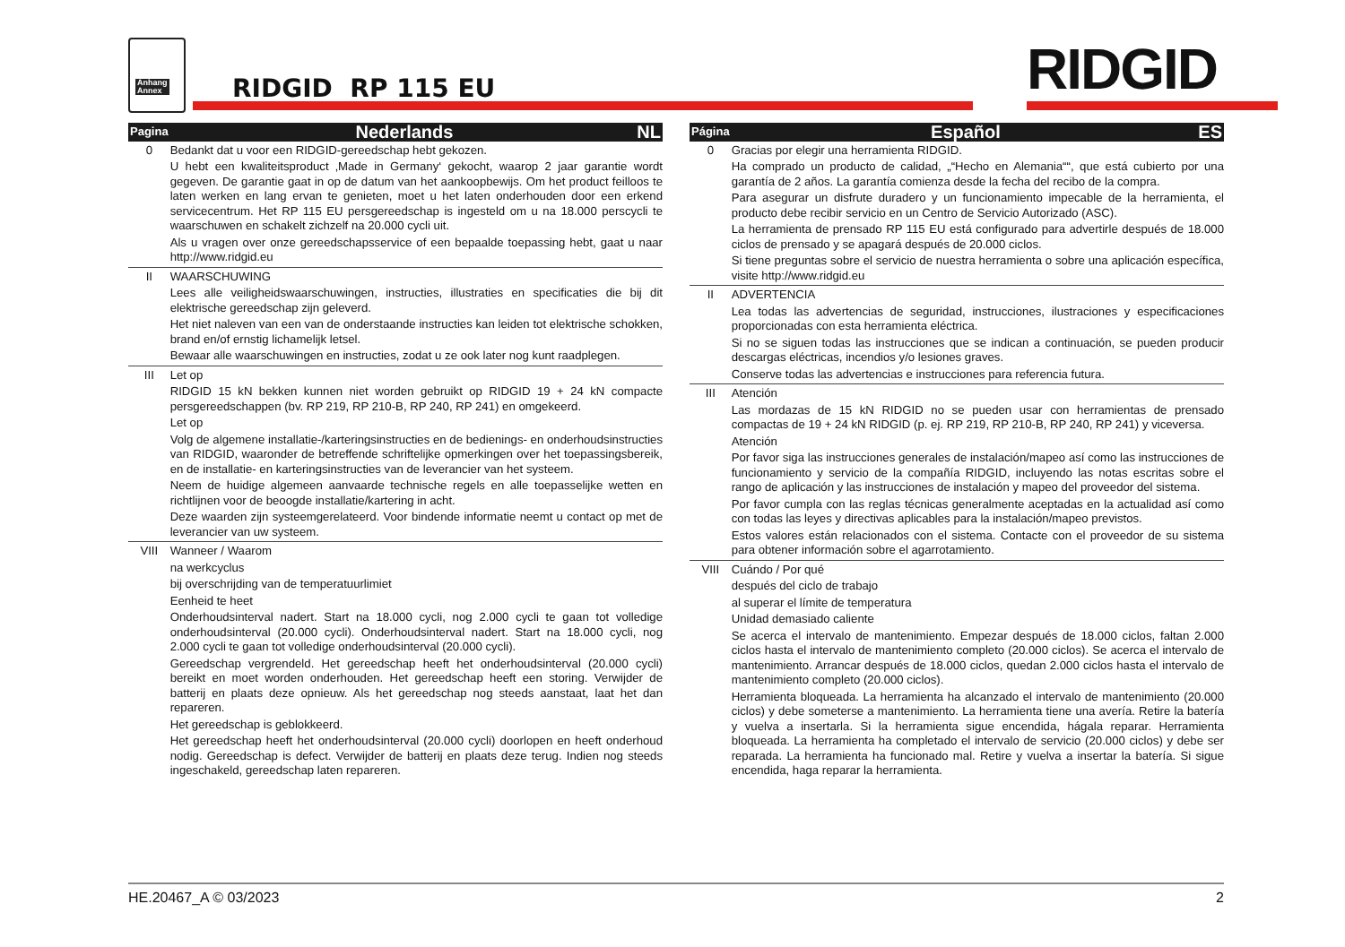Anhang
Annex
RIDGID RP 115 EU RIDGID
| Pagina | Nederlands NL |
| --- | --- |
| 0 | Bedankt dat u voor een RIDGID-gereedschap hebt gekozen. U hebt een kwaliteitsproduct ‚Made in Germany‘ gekocht, waarop 2 jaar garantie wordt gegeven. De garantie gaat in op de datum van het aankoopbewijs. Om het product feilloos te laten werken en lang ervan te genieten, moet u het laten onderhouden door een erkend servicecentrum. Het RP 115 EU persgereedschap is ingesteld om u na 18.000 perscycli te waarschuwen en schakelt zichzelf na 20.000 cycli uit. Als u vragen over onze gereedschapsservice of een bepaalde toepassing hebt, gaat u naar http://www.ridgid.eu |
| II | WAARSCHUWING Lees alle veiligheidswaarschuwingen, instructies, illustraties en specificaties die bij dit elektrische gereedschap zijn geleverd. Het niet naleven van een van de onderstaande instructies kan leiden tot elektrische schokken, brand en/of ernstig lichamelijk letsel. Bewaar alle waarschuwingen en instructies, zodat u ze ook later nog kunt raadplegen. |
| III | Let op RIDGID 15 kN bekken kunnen niet worden gebruikt op RIDGID 19 + 24 kN compacte persgereedschappen (bv. RP 219, RP 210-B, RP 240, RP 241) en omgekeerd. Let op Volg de algemene installatie-/karteringsinstructies en de bedienings- en onderhoudsinstructies van RIDGID, waaronder de betreffende schriftelijke opmerkingen over het toepassingsbereik, en de installatie- en karteringsinstructies van de leverancier van het systeem. Neem de huidige algemeen aanvaarde technische regels en alle toepasselijke wetten en richtlijnen voor de beoogde installatie/kartering in acht. Deze waarden zijn systeemgerelateerd. Voor bindende informatie neemt u contact op met de leverancier van uw systeem. |
| VIII | Wanneer / Waarom na werkcyclus bij overschrijding van de temperatuurlimiet Eenheid te heet Onderhoudsinterval nadert. Start na 18.000 cycli, nog 2.000 cycli te gaan tot volledige onderhoudsinterval (20.000 cycli). Onderhoudsinterval nadert. Start na 18.000 cycli, nog 2.000 cycli te gaan tot volledige onderhoudsinterval (20.000 cycli). Gereedschap vergrendeld. Het gereedschap heeft het onderhoudsinterval (20.000 cycli) bereikt en moet worden onderhouden. Het gereedschap heeft een storing. Verwijder de batterij en plaats deze opnieuw. Als het gereedschap nog steeds aanstaat, laat het dan repareren. Het gereedschap is geblokkeerd. Het gereedschap heeft het onderhoudsinterval (20.000 cycli) doorlopen en heeft onderhoud nodig. Gereedschap is defect. Verwijder de batterij en plaats deze terug. Indien nog steeds ingeschakeld, gereedschap laten repareren. |
| Página | Español ES |
| --- | --- |
| 0 | Gracias por elegir una herramienta RIDGID. Ha comprado un producto de calidad, „“Hecho en Alemania““, que está cubierto por una garantía de 2 años. La garantía comienza desde la fecha del recibo de la compra. Para asegurar un disfrute duradero y un funcionamiento impecable de la herramienta, el producto debe recibir servicio en un Centro de Servicio Autorizado (ASC). La herramienta de prensado RP 115 EU está configurado para advertirle después de 18.000 ciclos de prensado y se apagará después de 20.000 ciclos. Si tiene preguntas sobre el servicio de nuestra herramienta o sobre una aplicación específica, visite http://www.ridgid.eu |
| II | ADVERTENCIA Lea todas las advertencias de seguridad, instrucciones, ilustraciones y especificaciones proporcionadas con esta herramienta eléctrica. Si no se siguen todas las instrucciones que se indican a continuación, se pueden producir descargas eléctricas, incendios y/o lesiones graves. Conserve todas las advertencias e instrucciones para referencia futura. |
| III | Atención Las mordazas de 15 kN RIDGID no se pueden usar con herramientas de prensado compactas de 19 + 24 kN RIDGID (p. ej. RP 219, RP 210-B, RP 240, RP 241) y viceversa. Atención Por favor siga las instrucciones generales de instalación/mapeo así como las instrucciones de funcionamiento y servicio de la compañía RIDGID, incluyendo las notas escritas sobre el rango de aplicación y las instrucciones de instalación y mapeo del proveedor del sistema. Por favor cumpla con las reglas técnicas generalmente aceptadas en la actualidad así como con todas las leyes y directivas aplicables para la instalación/mapeo previstos. Estos valores están relacionados con el sistema. Contacte con el proveedor de su sistema para obtener información sobre el agarrotamiento. |
| VIII | Cuándo / Por qué después del ciclo de trabajo al superar el límite de temperatura Unidad demasiado caliente Se acerca el intervalo de mantenimiento. Empezar después de 18.000 ciclos, faltan 2.000 ciclos hasta el intervalo de mantenimiento completo (20.000 ciclos). Se acerca el intervalo de mantenimiento. Arrancar después de 18.000 ciclos, quedan 2.000 ciclos hasta el intervalo de mantenimiento completo (20.000 ciclos). Herramienta bloqueada. La herramienta ha alcanzado el intervalo de mantenimiento (20.000 ciclos) y debe someterse a mantenimiento. La herramienta tiene una avería. Retire la batería y vuelva a insertarla. Si la herramienta sigue encendida, hágala reparar. Herramienta bloqueada. La herramienta ha completado el intervalo de servicio (20.000 ciclos) y debe ser reparada. La herramienta ha funcionado mal. Retire y vuelva a insertar la batería. Si sigue encendida, haga reparar la herramienta. |
HE.20467_A © 03/2023 2